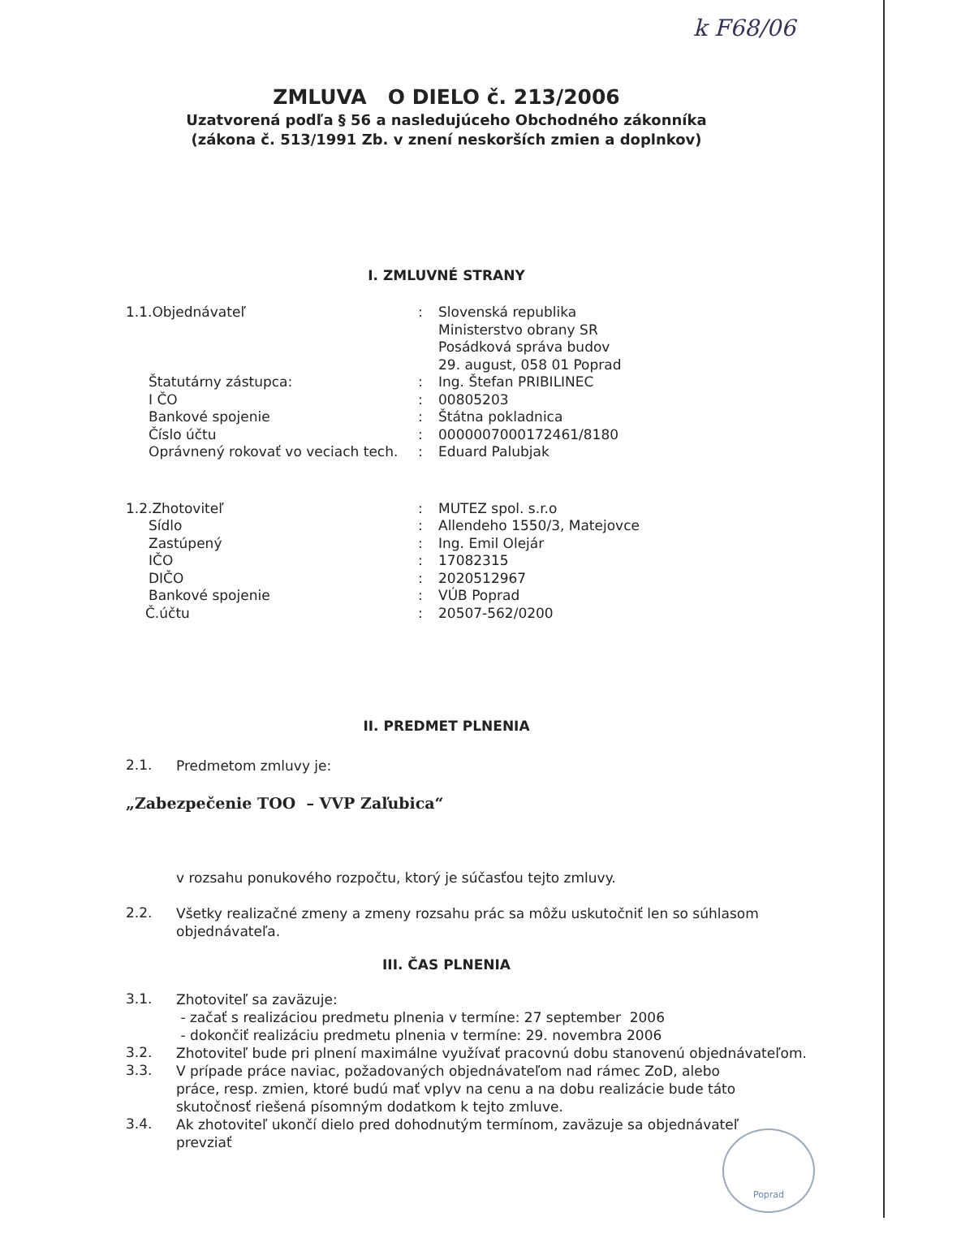k F68/06
ZMLUVA O DIELO č. 213/2006
Uzatvorená podľa § 56 a nasledujúceho Obchodného zákonníka
(zákona č. 513/1991 Zb. v znení neskorších zmien a doplnkov)
I. ZMLUVNÉ STRANY
| 1.1.Objednávateľ | : | Slovenská republika Ministerstvo obrany SR Posádková správa budov 29. august, 058 01 Poprad |
| Štatutárny zástupca: | : | Ing. Štefan PRIBILINEC |
| I ČO | : | 00805203 |
| Bankové spojenie | : | Štátna pokladnica |
| Číslo účtu | : | 0000007000172461/8180 |
| Oprávnený rokovať vo veciach tech. | : | Eduard Palubjak |
| 1.2.Zhotoviteľ | : | MUTEZ spol. s.r.o |
| Sídlo | : | Allendeho 1550/3, Matejovce |
| Zastúpený | : | Ing. Emil Olejár |
| IČO | : | 17082315 |
| DIČO | : | 2020512967 |
| Bankové spojenie | : | VÚB Poprad |
| Č.účtu | : | 20507-562/0200 |
II. PREDMET PLNENIA
2.1.
Predmetom zmluvy je:
„Zabezpečenie TOO – VVP Zaľubica“
v rozsahu ponukového rozpočtu, ktorý je súčasťou tejto zmluvy.
2.2.
Všetky realizačné zmeny a zmeny rozsahu prác sa môžu uskutočniť len so súhlasom objednávateľa.
III. ČAS PLNENIA
3.1.
Zhotoviteľ sa zaväzuje:
- začať s realizáciou predmetu plnenia v termíne: 27 september 2006
- dokončiť realizáciu predmetu plnenia v termíne: 29. novembra 2006
3.2.
Zhotoviteľ bude pri plnení maximálne využívať pracovnú dobu stanovenú objednávateľom.
3.3.
V prípade práce naviac, požadovaných objednávateľom nad rámec ZoD, alebo práce, resp. zmien, ktoré budú mať vplyv na cenu a na dobu realizácie bude táto skutočnosť riešená písomným dodatkom k tejto zmluve.
3.4.
Ak zhotoviteľ ukončí dielo pred dohodnutým termínom, zaväzuje sa objednávateľ prevziať
Poprad